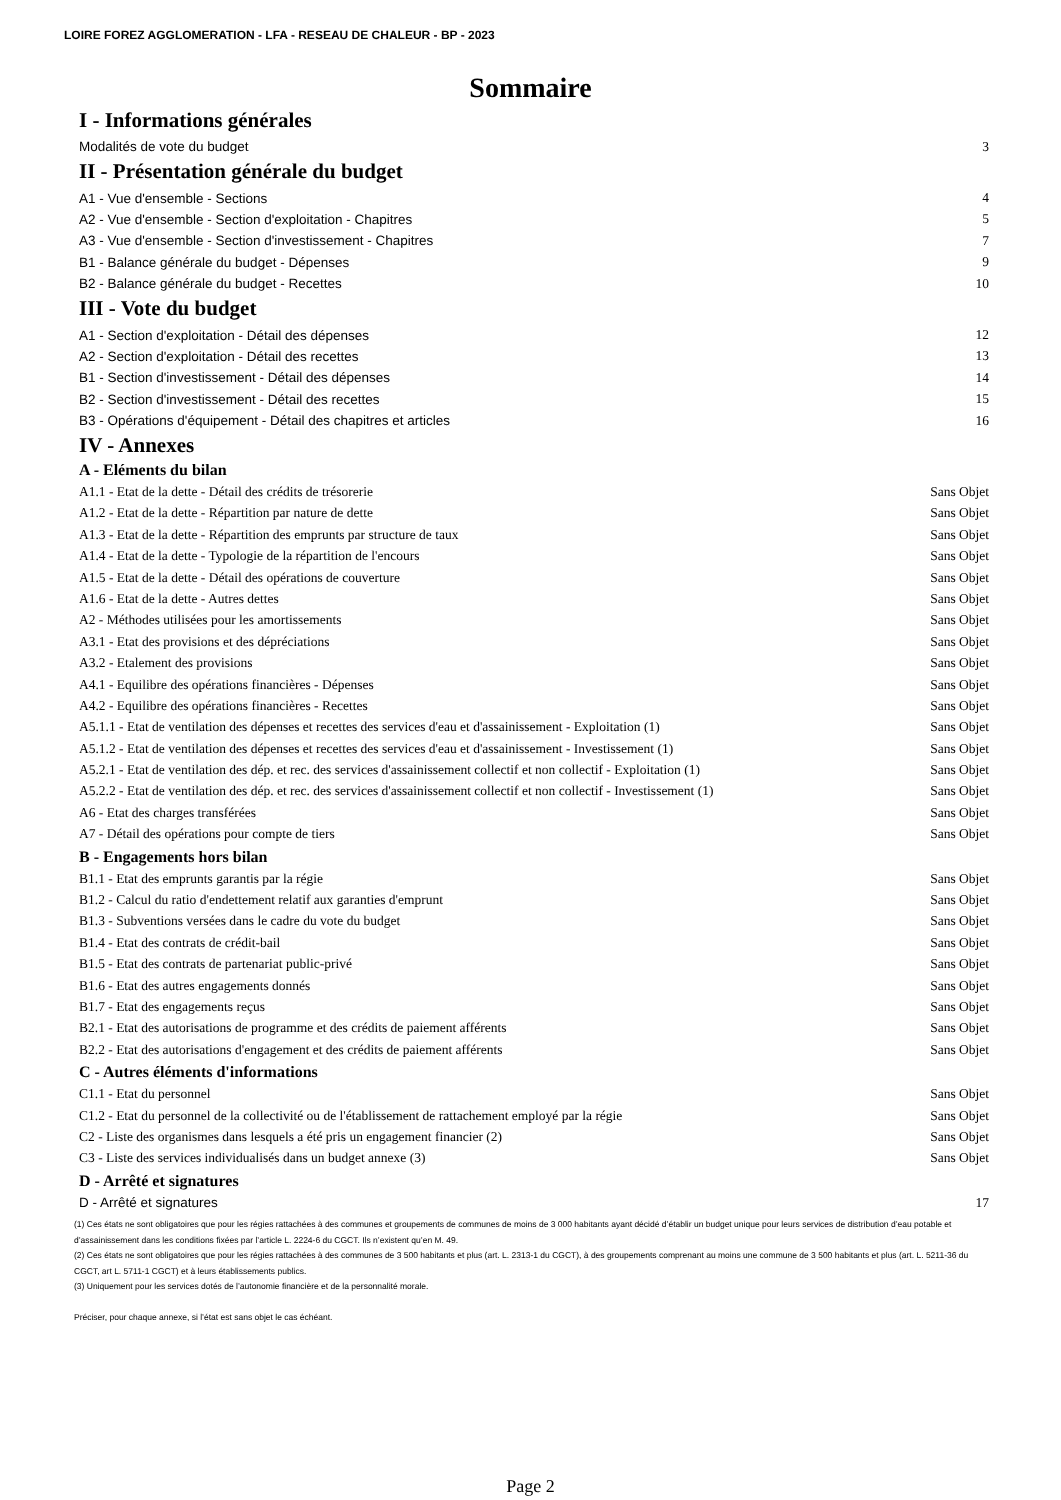LOIRE FOREZ AGGLOMERATION - LFA - RESEAU DE CHALEUR - BP - 2023
Sommaire
I - Informations générales
Modalités de vote du budget 3
II - Présentation générale du budget
A1 - Vue d'ensemble - Sections 4
A2 - Vue d'ensemble - Section d'exploitation - Chapitres 5
A3 - Vue d'ensemble - Section d'investissement - Chapitres 7
B1 - Balance générale du budget - Dépenses 9
B2 - Balance générale du budget - Recettes 10
III - Vote du budget
A1 - Section d'exploitation - Détail des dépenses 12
A2 - Section d'exploitation - Détail des recettes 13
B1 - Section d'investissement - Détail des dépenses 14
B2 - Section d'investissement - Détail des recettes 15
B3 - Opérations d'équipement - Détail des chapitres et articles 16
IV - Annexes
A - Eléments du bilan
A1.1 - Etat de la dette - Détail des crédits de trésorerie Sans Objet
A1.2 - Etat de la dette - Répartition par nature de dette Sans Objet
A1.3 - Etat de la dette - Répartition des emprunts par structure de taux Sans Objet
A1.4 - Etat de la dette - Typologie de la répartition de l'encours Sans Objet
A1.5 - Etat de la dette - Détail des opérations de couverture Sans Objet
A1.6 - Etat de la dette - Autres dettes Sans Objet
A2 - Méthodes utilisées pour les amortissements Sans Objet
A3.1 - Etat des provisions et des dépréciations Sans Objet
A3.2 - Etalement des provisions Sans Objet
A4.1 - Equilibre des opérations financières - Dépenses Sans Objet
A4.2 - Equilibre des opérations financières - Recettes Sans Objet
A5.1.1 - Etat de ventilation des dépenses et recettes des services d'eau et d'assainissement - Exploitation (1) Sans Objet
A5.1.2 - Etat de ventilation des dépenses et recettes des services d'eau et d'assainissement - Investissement (1) Sans Objet
A5.2.1 - Etat de ventilation des dép. et rec. des services d'assainissement collectif et non collectif - Exploitation (1) Sans Objet
A5.2.2 - Etat de ventilation des dép. et rec. des services d'assainissement collectif et non collectif - Investissement (1) Sans Objet
A6 - Etat des charges transférées Sans Objet
A7 - Détail des opérations pour compte de tiers Sans Objet
B - Engagements hors bilan
B1.1 - Etat des emprunts garantis par la régie Sans Objet
B1.2 - Calcul du ratio d'endettement relatif aux garanties d'emprunt Sans Objet
B1.3 - Subventions versées dans le cadre du vote du budget Sans Objet
B1.4 - Etat des contrats de crédit-bail Sans Objet
B1.5 - Etat des contrats de partenariat public-privé Sans Objet
B1.6 - Etat des autres engagements donnés Sans Objet
B1.7 - Etat des engagements reçus Sans Objet
B2.1 - Etat des autorisations de programme et des crédits de paiement afférents Sans Objet
B2.2 - Etat des autorisations d'engagement et des crédits de paiement afférents Sans Objet
C - Autres éléments d'informations
C1.1 - Etat du personnel Sans Objet
C1.2 - Etat du personnel de la collectivité ou de l'établissement de rattachement employé par la régie Sans Objet
C2 - Liste des organismes dans lesquels a été pris un engagement financier (2) Sans Objet
C3 - Liste des services individualisés dans un budget annexe (3) Sans Objet
D - Arrêté et signatures
D - Arrêté et signatures 17
(1) Ces états ne sont obligatoires que pour les régies rattachées à des communes et groupements de communes de moins de 3 000 habitants ayant décidé d’établir un budget unique pour leurs services de distribution d’eau potable et d’assainissement dans les conditions fixées par l’article L. 2224-6 du CGCT. Ils n’existent qu’en M. 49.
(2) Ces états ne sont obligatoires que pour les régies rattachées à des communes de 3 500 habitants et plus (art. L. 2313-1 du CGCT), à des groupements comprenant au moins une commune de 3 500 habitants et plus (art. L. 5211-36 du CGCT, art L. 5711-1 CGCT) et à leurs établissements publics.
(3) Uniquement pour les services dotés de l’autonomie financière et de la personnalité morale.
Préciser, pour chaque annexe, si l’état est sans objet le cas échéant.
Page 2